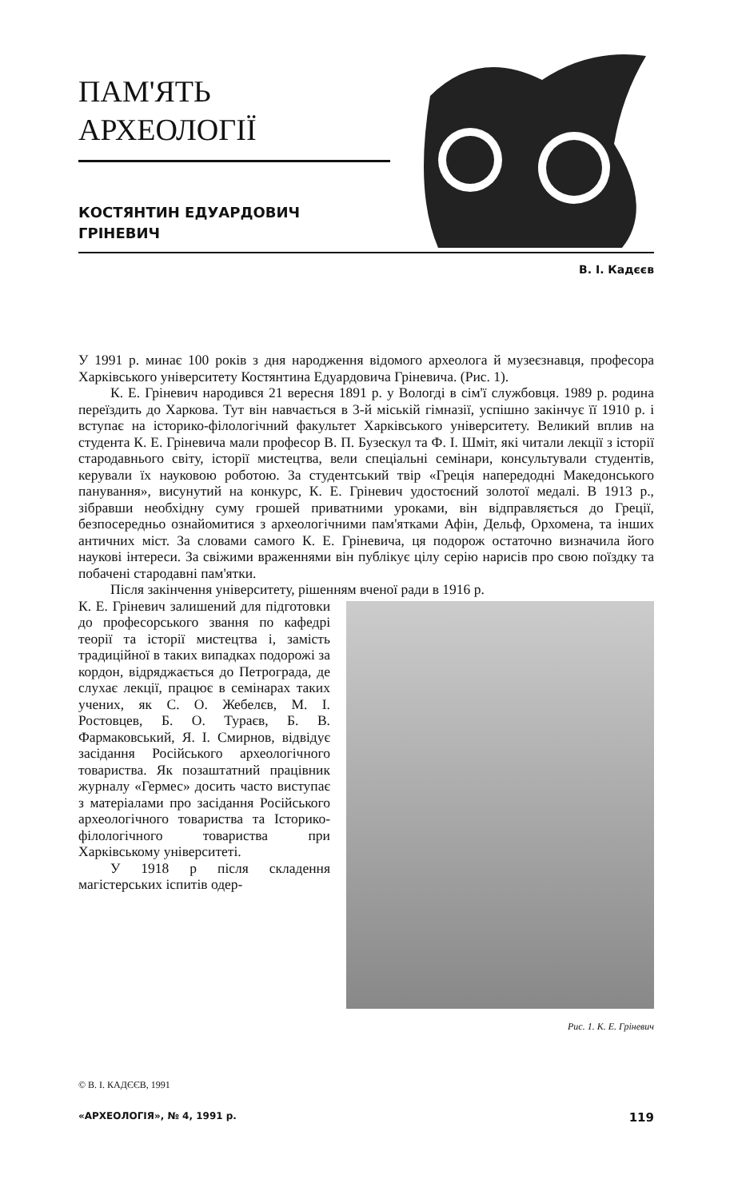ПАМ'ЯТЬ
АРХЕОЛОГІЇ
КОСТЯНТИН ЕДУАРДОВИЧ
ГРІНЕВИЧ
В. І. Кадєєв
У 1991 р. минає 100 років з дня народження відомого археолога й музеєзнавця, професора Харківського університету Костянтина Едуардовича Гріневича. (Рис. 1).
К. Е. Гріневич народився 21 вересня 1891 р. у Вологді в сім'ї службовця. 1989 р. родина переїздить до Харкова. Тут він навчається в 3-й міській гімназії, успішно закінчує її 1910 р. і вступає на історико-філологічний факультет Харківського університету. Великий вплив на студента К. Е. Гріневича мали професор В. П. Бузескул та Ф. І. Шміт, які читали лекції з історії стародавнього світу, історії мистецтва, вели спеціальні семінари, консультували студентів, керували їх науковою роботою. За студентський твір «Греція напередодні Македонського панування», висунутий на конкурс, К. Е. Гріневич удостоєний золотої медалі. В 1913 р., зібравши необхідну суму грошей приватними уроками, він відправляється до Греції, безпосередньо ознайомитися з археологічними пам'ятками Афін, Дельф, Орхомена, та інших античних міст. За словами самого К. Е. Гріневича, ця подорож остаточно визначила його наукові інтереси. За свіжими враженнями він публікує цілу серію нарисів про свою поїздку та побачені стародавні пам'ятки.
Після закінчення університету, рішенням вченої ради в 1916 р.
Рис. 1. К. Е. Гріневич
К. Е. Гріневич залишений для підготовки до професорського звання по кафедрі теорії та історії мистецтва і, замість традиційної в таких випадках подорожі за кордон, відряджається до Петрограда, де слухає лекції, працює в семінарах таких учених, як С. О. Жебелєв, М. І. Ростовцев, Б. О. Тураєв, Б. В. Фармаковський, Я. І. Смирнов, відвідує засідання Російського археологічного товариства. Як позаштатний працівник журналу «Гермес» досить часто виступає з матеріалами про засідання Російського археологічного товариства та Історико-філологічного товариства при Харківському університеті.
У 1918 р після складення магістерських іспитів одер-
© В. І. КАДЄЄВ, 1991
«АРХЕОЛОГІЯ», № 4, 1991 р. 119